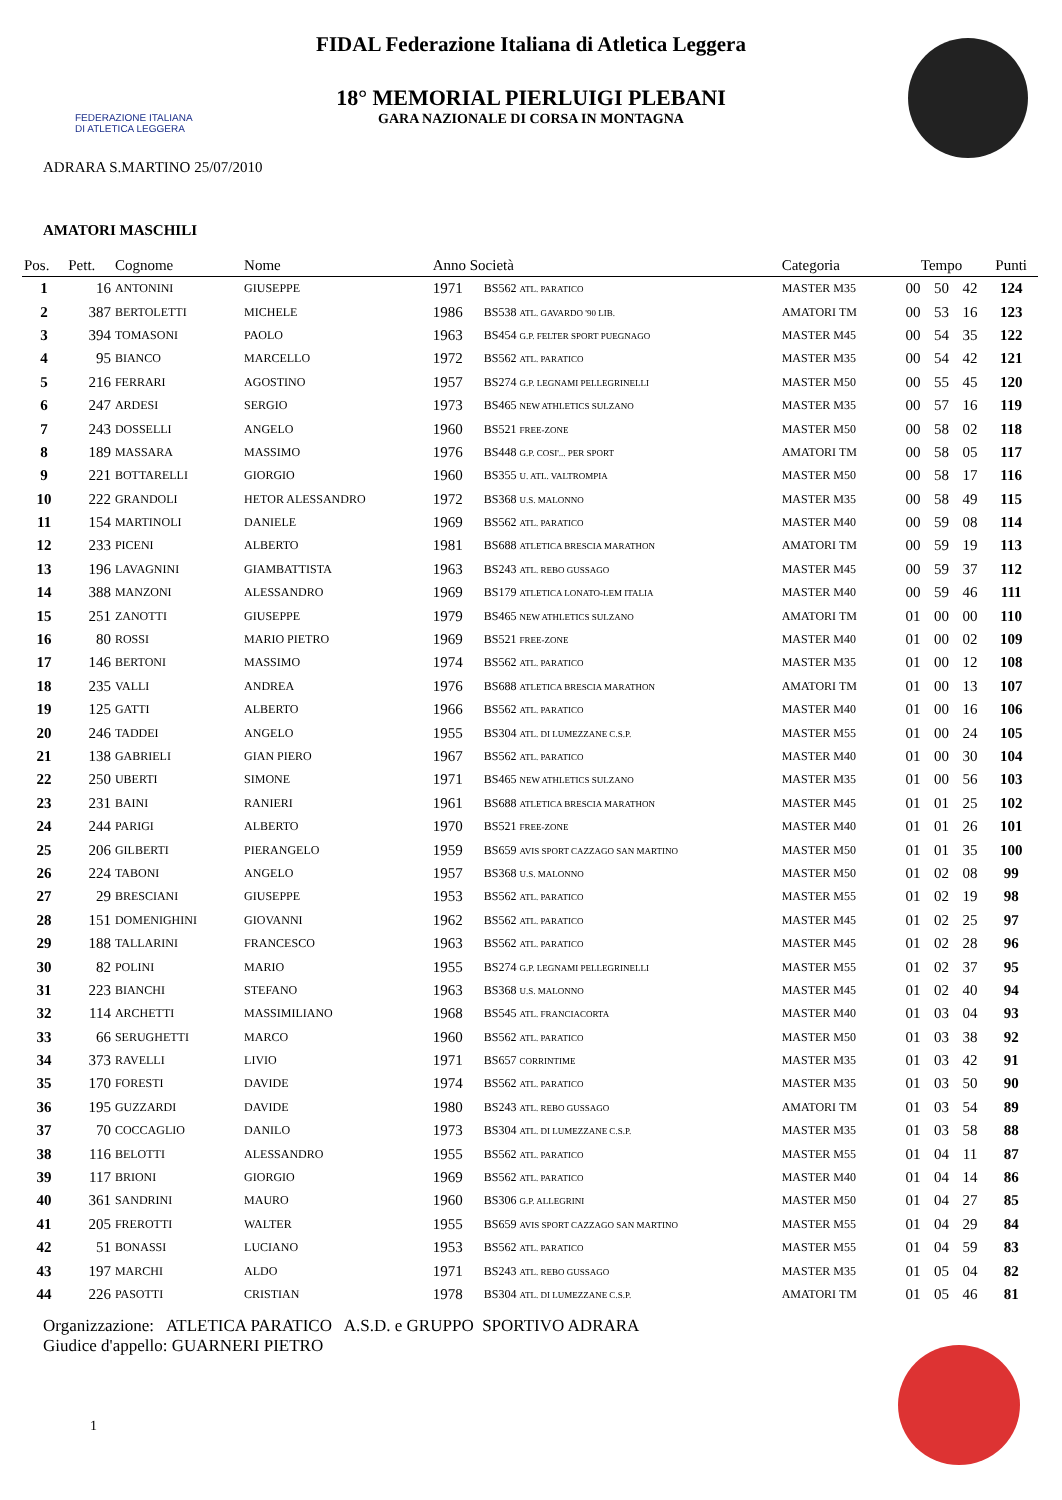FEDERAZIONE ITALIANA
DI ATLETICA LEGGERA
FIDAL Federazione Italiana di Atletica Leggera
18° MEMORIAL PIERLUIGI PLEBANI
GARA NAZIONALE DI CORSA IN MONTAGNA
ADRARA S.MARTINO 25/07/2010
AMATORI MASCHILI
| Pos. | Pett. | Cognome | Nome | Anno Società | | Categoria | Tempo | | | Punti |
| --- | --- | --- | --- | --- | --- | --- | --- | --- | --- | --- |
| 1 | 16 | ANTONINI | GIUSEPPE | 1971 | BS562 ATL. PARATICO | MASTER M35 | 00 | 50 | 42 | 124 |
| 2 | 387 | BERTOLETTI | MICHELE | 1986 | BS538 ATL. GAVARDO '90 LIB. | AMATORI TM | 00 | 53 | 16 | 123 |
| 3 | 394 | TOMASONI | PAOLO | 1963 | BS454 G.P. FELTER SPORT PUEGNAGO | MASTER M45 | 00 | 54 | 35 | 122 |
| 4 | 95 | BIANCO | MARCELLO | 1972 | BS562 ATL. PARATICO | MASTER M35 | 00 | 54 | 42 | 121 |
| 5 | 216 | FERRARI | AGOSTINO | 1957 | BS274 G.P. LEGNAMI PELLEGRINELLI | MASTER M50 | 00 | 55 | 45 | 120 |
| 6 | 247 | ARDESI | SERGIO | 1973 | BS465 NEW ATHLETICS SULZANO | MASTER M35 | 00 | 57 | 16 | 119 |
| 7 | 243 | DOSSELLI | ANGELO | 1960 | BS521 FREE-ZONE | MASTER M50 | 00 | 58 | 02 | 118 |
| 8 | 189 | MASSARA | MASSIMO | 1976 | BS448 G.P. COSI'... PER SPORT | AMATORI TM | 00 | 58 | 05 | 117 |
| 9 | 221 | BOTTARELLI | GIORGIO | 1960 | BS355 U. ATL. VALTROMPIA | MASTER M50 | 00 | 58 | 17 | 116 |
| 10 | 222 | GRANDOLI | HETOR ALESSANDRO | 1972 | BS368 U.S. MALONNO | MASTER M35 | 00 | 58 | 49 | 115 |
| 11 | 154 | MARTINOLI | DANIELE | 1969 | BS562 ATL. PARATICO | MASTER M40 | 00 | 59 | 08 | 114 |
| 12 | 233 | PICENI | ALBERTO | 1981 | BS688 ATLETICA BRESCIA MARATHON | AMATORI TM | 00 | 59 | 19 | 113 |
| 13 | 196 | LAVAGNINI | GIAMBATTISTA | 1963 | BS243 ATL. REBO GUSSAGO | MASTER M45 | 00 | 59 | 37 | 112 |
| 14 | 388 | MANZONI | ALESSANDRO | 1969 | BS179 ATLETICA LONATO-LEM ITALIA | MASTER M40 | 00 | 59 | 46 | 111 |
| 15 | 251 | ZANOTTI | GIUSEPPE | 1979 | BS465 NEW ATHLETICS SULZANO | AMATORI TM | 01 | 00 | 00 | 110 |
| 16 | 80 | ROSSI | MARIO PIETRO | 1969 | BS521 FREE-ZONE | MASTER M40 | 01 | 00 | 02 | 109 |
| 17 | 146 | BERTONI | MASSIMO | 1974 | BS562 ATL. PARATICO | MASTER M35 | 01 | 00 | 12 | 108 |
| 18 | 235 | VALLI | ANDREA | 1976 | BS688 ATLETICA BRESCIA MARATHON | AMATORI TM | 01 | 00 | 13 | 107 |
| 19 | 125 | GATTI | ALBERTO | 1966 | BS562 ATL. PARATICO | MASTER M40 | 01 | 00 | 16 | 106 |
| 20 | 246 | TADDEI | ANGELO | 1955 | BS304 ATL. DI LUMEZZANE C.S.P. | MASTER M55 | 01 | 00 | 24 | 105 |
| 21 | 138 | GABRIELI | GIAN PIERO | 1967 | BS562 ATL. PARATICO | MASTER M40 | 01 | 00 | 30 | 104 |
| 22 | 250 | UBERTI | SIMONE | 1971 | BS465 NEW ATHLETICS SULZANO | MASTER M35 | 01 | 00 | 56 | 103 |
| 23 | 231 | BAINI | RANIERI | 1961 | BS688 ATLETICA BRESCIA MARATHON | MASTER M45 | 01 | 01 | 25 | 102 |
| 24 | 244 | PARIGI | ALBERTO | 1970 | BS521 FREE-ZONE | MASTER M40 | 01 | 01 | 26 | 101 |
| 25 | 206 | GILBERTI | PIERANGELO | 1959 | BS659 AVIS SPORT CAZZAGO SAN MARTINO | MASTER M50 | 01 | 01 | 35 | 100 |
| 26 | 224 | TABONI | ANGELO | 1957 | BS368 U.S. MALONNO | MASTER M50 | 01 | 02 | 08 | 99 |
| 27 | 29 | BRESCIANI | GIUSEPPE | 1953 | BS562 ATL. PARATICO | MASTER M55 | 01 | 02 | 19 | 98 |
| 28 | 151 | DOMENIGHINI | GIOVANNI | 1962 | BS562 ATL. PARATICO | MASTER M45 | 01 | 02 | 25 | 97 |
| 29 | 188 | TALLARINI | FRANCESCO | 1963 | BS562 ATL. PARATICO | MASTER M45 | 01 | 02 | 28 | 96 |
| 30 | 82 | POLINI | MARIO | 1955 | BS274 G.P. LEGNAMI PELLEGRINELLI | MASTER M55 | 01 | 02 | 37 | 95 |
| 31 | 223 | BIANCHI | STEFANO | 1963 | BS368 U.S. MALONNO | MASTER M45 | 01 | 02 | 40 | 94 |
| 32 | 114 | ARCHETTI | MASSIMILIANO | 1968 | BS545 ATL. FRANCIACORTA | MASTER M40 | 01 | 03 | 04 | 93 |
| 33 | 66 | SERUGHETTI | MARCO | 1960 | BS562 ATL. PARATICO | MASTER M50 | 01 | 03 | 38 | 92 |
| 34 | 373 | RAVELLI | LIVIO | 1971 | BS657 CORRINTIME | MASTER M35 | 01 | 03 | 42 | 91 |
| 35 | 170 | FORESTI | DAVIDE | 1974 | BS562 ATL. PARATICO | MASTER M35 | 01 | 03 | 50 | 90 |
| 36 | 195 | GUZZARDI | DAVIDE | 1980 | BS243 ATL. REBO GUSSAGO | AMATORI TM | 01 | 03 | 54 | 89 |
| 37 | 70 | COCCAGLIO | DANILO | 1973 | BS304 ATL. DI LUMEZZANE C.S.P. | MASTER M35 | 01 | 03 | 58 | 88 |
| 38 | 116 | BELOTTI | ALESSANDRO | 1955 | BS562 ATL. PARATICO | MASTER M55 | 01 | 04 | 11 | 87 |
| 39 | 117 | BRIONI | GIORGIO | 1969 | BS562 ATL. PARATICO | MASTER M40 | 01 | 04 | 14 | 86 |
| 40 | 361 | SANDRINI | MAURO | 1960 | BS306 G.P. ALLEGRINI | MASTER M50 | 01 | 04 | 27 | 85 |
| 41 | 205 | FREROTTI | WALTER | 1955 | BS659 AVIS SPORT CAZZAGO SAN MARTINO | MASTER M55 | 01 | 04 | 29 | 84 |
| 42 | 51 | BONASSI | LUCIANO | 1953 | BS562 ATL. PARATICO | MASTER M55 | 01 | 04 | 59 | 83 |
| 43 | 197 | MARCHI | ALDO | 1971 | BS243 ATL. REBO GUSSAGO | MASTER M35 | 01 | 05 | 04 | 82 |
| 44 | 226 | PASOTTI | CRISTIAN | 1978 | BS304 ATL. DI LUMEZZANE C.S.P. | AMATORI TM | 01 | 05 | 46 | 81 |
Organizzazione: ATLETICA PARATICO A.S.D. e GRUPPO SPORTIVO ADRARA
Giudice d'appello: GUARNERI PIETRO
1